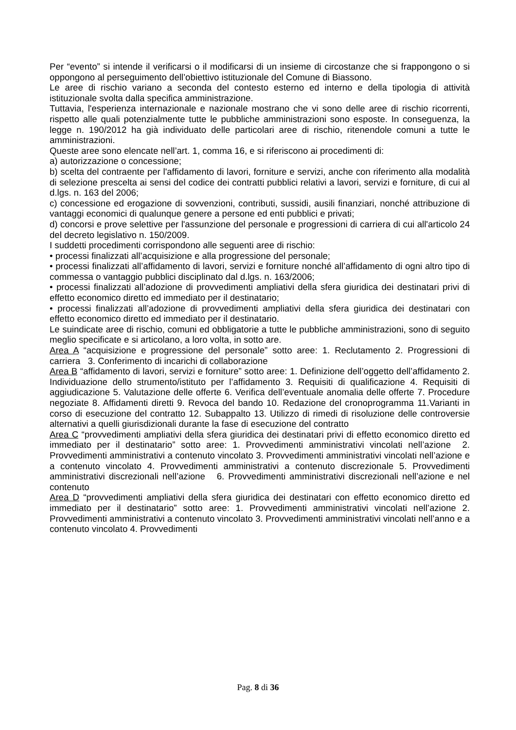Per “evento” si intende il verificarsi o il modificarsi di un insieme di circostanze che si frappongono o si oppongono al perseguimento dell’obiettivo istituzionale del Comune di Biassono.
Le aree di rischio variano a seconda del contesto esterno ed interno e della tipologia di attività istituzionale svolta dalla specifica amministrazione.
Tuttavia, l'esperienza internazionale e nazionale mostrano che vi sono delle aree di rischio ricorrenti, rispetto alle quali potenzialmente tutte le pubbliche amministrazioni sono esposte. In conseguenza, la legge n. 190/2012 ha già individuato delle particolari aree di rischio, ritenendole comuni a tutte le amministrazioni.
Queste aree sono elencate nell’art. 1, comma 16, e si riferiscono ai procedimenti di:
a) autorizzazione o concessione;
b) scelta del contraente per l'affidamento di lavori, forniture e servizi, anche con riferimento alla modalità di selezione prescelta ai sensi del codice dei contratti pubblici relativi a lavori, servizi e forniture, di cui al d.lgs. n. 163 del 2006;
c) concessione ed erogazione di sovvenzioni, contributi, sussidi, ausili finanziari, nonché attribuzione di vantaggi economici di qualunque genere a persone ed enti pubblici e privati;
d) concorsi e prove selettive per l'assunzione del personale e progressioni di carriera di cui all'articolo 24 del decreto legislativo n. 150/2009.
I suddetti procedimenti corrispondono alle seguenti aree di rischio:
• processi finalizzati all’acquisizione e alla progressione del personale;
• processi finalizzati all’affidamento di lavori, servizi e forniture nonché all’affidamento di ogni altro tipo di commessa o vantaggio pubblici disciplinato dal d.lgs. n. 163/2006;
• processi finalizzati all’adozione di provvedimenti ampliativi della sfera giuridica dei destinatari privi di effetto economico diretto ed immediato per il destinatario;
• processi finalizzati all’adozione di provvedimenti ampliativi della sfera giuridica dei destinatari con effetto economico diretto ed immediato per il destinatario.
Le suindicate aree di rischio, comuni ed obbligatorie a tutte le pubbliche amministrazioni, sono di seguito meglio specificate e si articolano, a loro volta, in sotto are.
Area A “acquisizione e progressione del personale” sotto aree: 1. Reclutamento 2. Progressioni di carriera 3. Conferimento di incarichi di collaborazione
Area B “affidamento di lavori, servizi e forniture” sotto aree: 1. Definizione dell’oggetto dell’affidamento 2. Individuazione dello strumento/istituto per l’affidamento 3. Requisiti di qualificazione 4. Requisiti di aggiudicazione 5. Valutazione delle offerte 6. Verifica dell’eventuale anomalia delle offerte 7. Procedure negoziate 8. Affidamenti diretti 9. Revoca del bando 10. Redazione del cronoprogramma 11.Varianti in corso di esecuzione del contratto 12. Subappalto 13. Utilizzo di rimedi di risoluzione delle controversie alternativi a quelli giurisdizionali durante la fase di esecuzione del contratto
Area C “provvedimenti ampliativi della sfera giuridica dei destinatari privi di effetto economico diretto ed immediato per il destinatario” sotto aree: 1. Provvedimenti amministrativi vincolati nell’azione 2. Provvedimenti amministrativi a contenuto vincolato 3. Provvedimenti amministrativi vincolati nell’azione e a contenuto vincolato 4. Provvedimenti amministrativi a contenuto discrezionale 5. Provvedimenti amministrativi discrezionali nell’azione 6. Provvedimenti amministrativi discrezionali nell’azione e nel contenuto
Area D “provvedimenti ampliativi della sfera giuridica dei destinatari con effetto economico diretto ed immediato per il destinatario” sotto aree: 1. Provvedimenti amministrativi vincolati nell’azione 2. Provvedimenti amministrativi a contenuto vincolato 3. Provvedimenti amministrativi vincolati nell’anno e a contenuto vincolato 4. Provvedimenti
Pag. 8 di 36